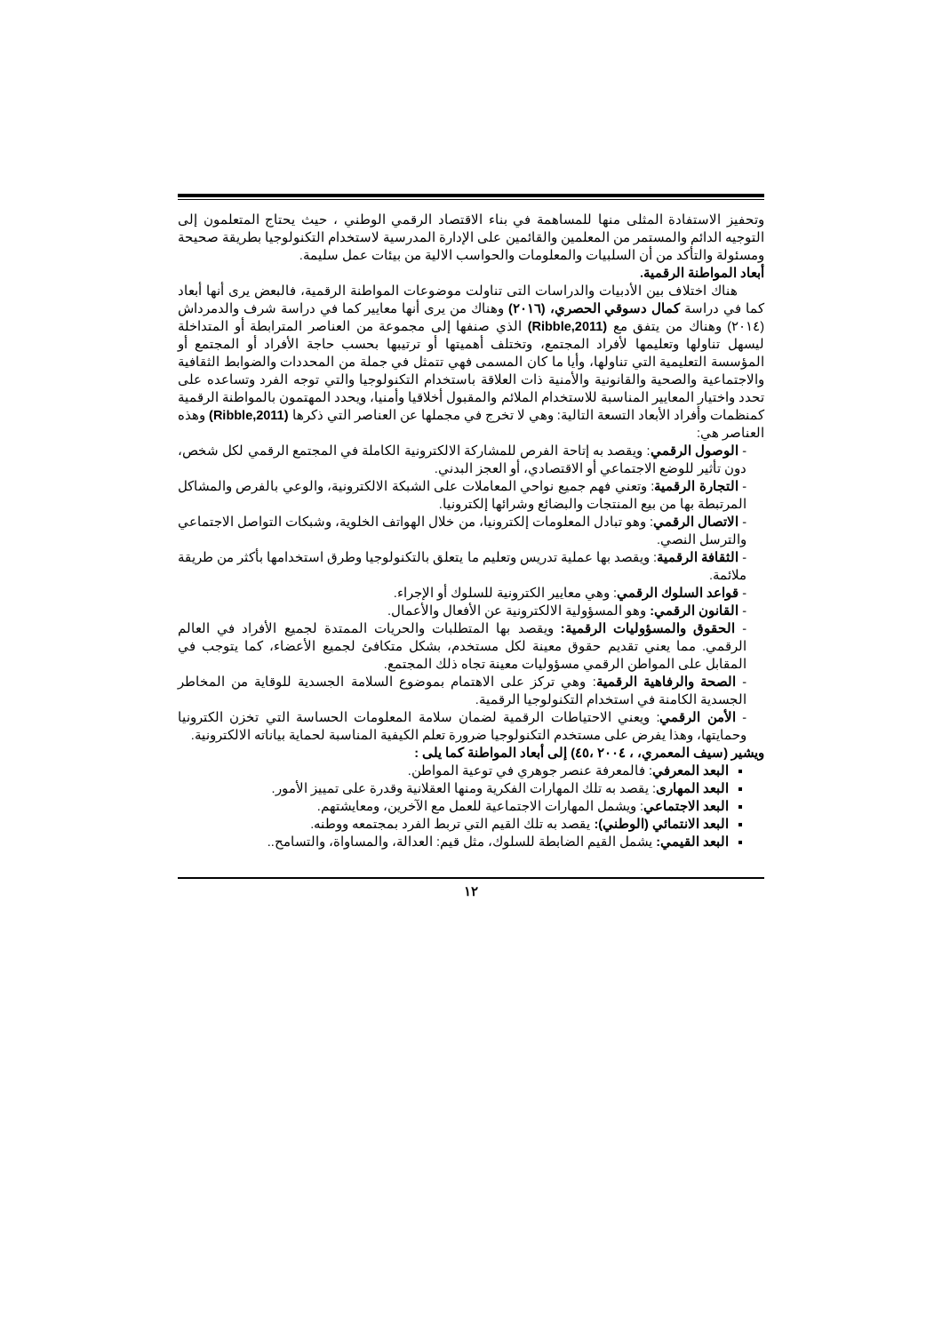وتحفيز الاستفادة المثلى منها للمساهمة في بناء الاقتصاد الرقمي الوطني ، حيث يحتاج المتعلمون إلى التوجيه الدائم والمستمر من المعلمين والقائمين على الإدارة المدرسية لاستخدام التكنولوجيا بطريقة صحيحة ومسئولة والتأكد من أن السلبيات والمعلومات والحواسب الالية من بيئات عمل سليمة.
أبعاد المواطنة الرقمية.
هناك اختلاف بين الأدبيات والدراسات التى تناولت موضوعات المواطنة الرقمية، فالبعض يرى أنها أبعاد كما في دراسة كمال دسوقي الحصري، (٢٠١٦) وهناك من يرى أنها معايير كما في دراسة شرف والدمرداش (٢٠١٤) وهناك من يتفق مع (Ribble,2011) الذي صنفها إلى مجموعة من العناصر المترابطة أو المتداخلة ليسهل تناولها وتعليمها لأفراد المجتمع، وتختلف أهميتها أو ترتيبها بحسب حاجة الأفراد أو المجتمع أو المؤسسة التعليمية التي تناولها، وأيا ما كان المسمى فهي تتمثل في جملة من المحددات والضوابط الثقافية والاجتماعية والصحية والقانونية والأمنية ذات العلاقة باستخدام التكنولوجيا والتي توجه الفرد وتساعده على تحدد واختيار المعايير المناسبة للاستخدام الملائم والمقبول أخلاقيا وأمنيا، ويحدد المهتمون بالمواطنة الرقمية كمنظمات وأفراد الأبعاد التسعة التالية: وهي لا تخرج في مجملها عن العناصر التي ذكرها (Ribble,2011) وهذه العناصر هي:
- الوصول الرقمي: ويقصد به إتاحة الفرص للمشاركة الالكترونية الكاملة في المجتمع الرقمي لكل شخص، دون تأثير للوضع الاجتماعي أو الاقتصادي، أو العجز البدني.
- التجارة الرقمية: وتعني فهم جميع نواحي المعاملات على الشبكة الالكترونية، والوعي بالفرص والمشاكل المرتبطة بها من بيع المنتجات والبضائع وشرائها إلكترونيا.
- الاتصال الرقمي: وهو تبادل المعلومات إلكترونيا، من خلال الهواتف الخلوية، وشبكات التواصل الاجتماعي والترسل النصي.
- الثقافة الرقمية: ويقصد بها عملية تدريس وتعليم ما يتعلق بالتكنولوجيا وطرق استخدامها بأكثر من طريقة ملائمة.
- قواعد السلوك الرقمي: وهي معايير الكترونية للسلوك أو الإجراء.
- القانون الرقمي: وهو المسؤولية الالكترونية عن الأفعال والأعمال.
- الحقوق والمسؤوليات الرقمية: ويقصد بها المتطلبات والحريات الممتدة لجميع الأفراد في العالم الرقمي. مما يعني تقديم حقوق معينة لكل مستخدم، بشكل متكافئ لجميع الأعضاء، كما يتوجب في المقابل على المواطن الرقمي مسؤوليات معينة تجاه ذلك المجتمع.
- الصحة والرفاهية الرقمية: وهي تركز على الاهتمام بموضوع السلامة الجسدية للوقاية من المخاطر الجسدية الكامنة في استخدام التكنولوجيا الرقمية.
- الأمن الرقمي: ويعني الاحتياطات الرقمية لضمان سلامة المعلومات الحساسة التي تخزن الكترونيا وحمايتها، وهذا يفرض على مستخدم التكنولوجيا ضرورة تعلم الكيفية المناسبة لحماية بياناته الالكترونية.
ويشير (سيف المعمري، ، ٢٠٠٤ ،٤٥) إلى أبعاد المواطنة كما يلى :
البعد المعرفي: فالمعرفة عنصر جوهري في توعية المواطن.
البعد المهارى: يقصد به تلك المهارات الفكرية ومنها العقلانية وقدرة على تمييز الأمور.
البعد الاجتماعي: ويشمل المهارات الاجتماعية للعمل مع الآخرين، ومعايشتهم.
البعد الانتمائي (الوطني): يقصد به تلك القيم التي تربط الفرد بمجتمعه ووطنه.
البعد القيمي: يشمل القيم الضابطة للسلوك، مثل قيم: العدالة، والمساواة، والتسامح..
١٢